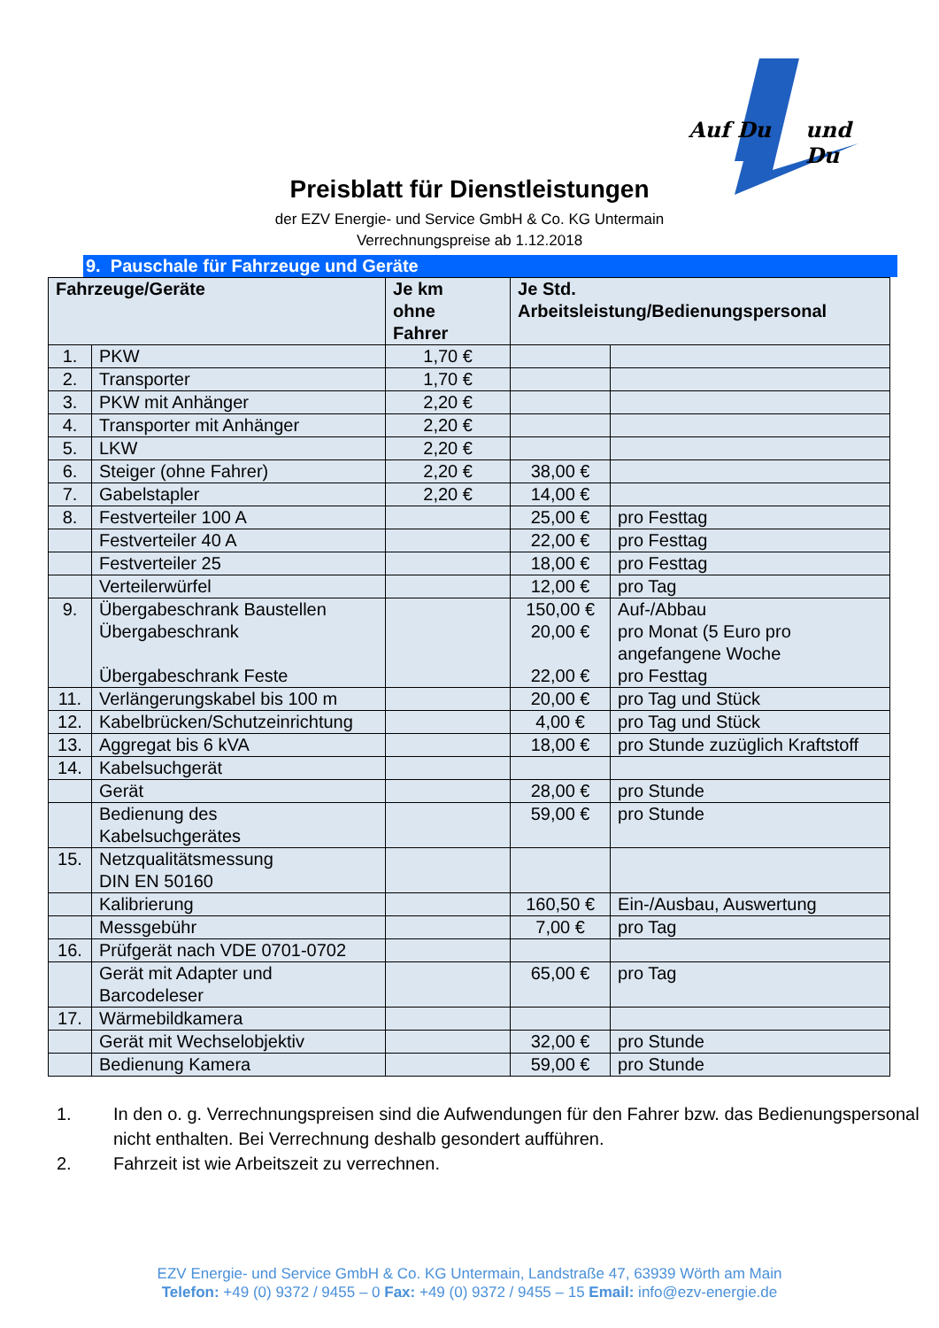Auf Du und Du
Preisblatt für Dienstleistungen
der EZV Energie- und Service GmbH & Co. KG Untermain
Verrechnungspreise ab 1.12.2018
9. Pauschale für Fahrzeuge und Geräte
| Fahrzeuge/Geräte | | Je km ohne Fahrer | Je Std. Arbeitsleistung/Bedienungspersonal | |
| --- | --- | --- | --- | --- |
| 1. | PKW | 1,70 € | | |
| 2. | Transporter | 1,70 € | | |
| 3. | PKW mit Anhänger | 2,20 € | | |
| 4. | Transporter mit Anhänger | 2,20 € | | |
| 5. | LKW | 2,20 € | | |
| 6. | Steiger (ohne Fahrer) | 2,20 € | 38,00 € | |
| 7. | Gabelstapler | 2,20 € | 14,00 € | |
| 8. | Festverteiler 100 A | | 25,00 € | pro Festtag |
| | Festverteiler 40 A | | 22,00 € | pro Festtag |
| | Festverteiler 25 | | 18,00 € | pro Festtag |
| | Verteilerwürfel | | 12,00 € | pro Tag |
| 9. | Übergabeschrank Baustellen Übergabeschrank Übergabeschrank Feste | | 150,00 € 20,00 € 22,00 € | Auf-/Abbau pro Monat (5 Euro pro angefangene Woche pro Festtag |
| 11. | Verlängerungskabel bis 100 m | | 20,00 € | pro Tag und Stück |
| 12. | Kabelbrücken/Schutzeinrichtung | | 4,00 € | pro Tag und Stück |
| 13. | Aggregat bis 6 kVA | | 18,00 € | pro Stunde zuzüglich Kraftstoff |
| 14. | Kabelsuchgerät | | | |
| | Gerät | | 28,00 € | pro Stunde |
| | Bedienung des Kabelsuchgerätes | | 59,00 € | pro Stunde |
| 15. | Netzqualitätsmessung DIN EN 50160 | | | |
| | Kalibrierung | | 160,50 € | Ein-/Ausbau, Auswertung |
| | Messgebühr | | 7,00 € | pro Tag |
| 16. | Prüfgerät nach VDE 0701-0702 | | | |
| | Gerät mit Adapter und Barcodeleser | | 65,00 € | pro Tag |
| 17. | Wärmebildkamera | | | |
| | Gerät mit Wechselobjektiv | | 32,00 € | pro Stunde |
| | Bedienung Kamera | | 59,00 € | pro Stunde |
1. In den o. g. Verrechnungspreisen sind die Aufwendungen für den Fahrer bzw. das Bedienungspersonal nicht enthalten. Bei Verrechnung deshalb gesondert aufführen.
2. Fahrzeit ist wie Arbeitszeit zu verrechnen.
EZV Energie- und Service GmbH & Co. KG Untermain, Landstraße 47, 63939 Wörth am Main
Telefon: +49 (0) 9372 / 9455 – 0 Fax: +49 (0) 9372 / 9455 – 15 Email: info@ezv-energie.de